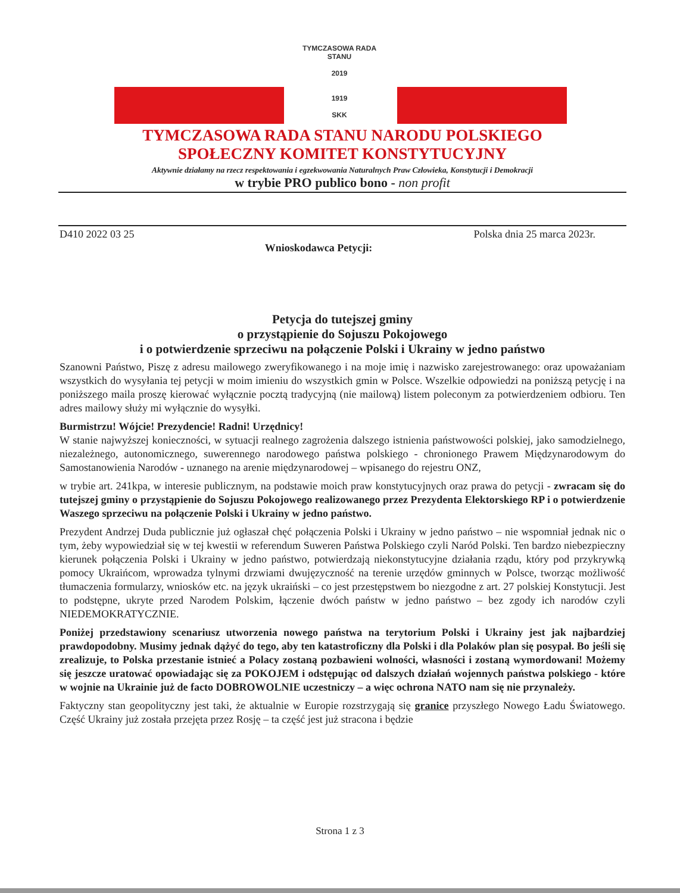TYMCZASOWA RADA STANU
2019
1919
SKK
TYMCZASOWA RADA STANU NARODU POLSKIEGO
SPOŁECZNY KOMITET KONSTYTUCYJNY
Aktywnie działamy na rzecz respektowania i egzekwowania Naturalnych Praw Człowieka, Konstytucji i Demokracji
w trybie PRO publico bono - non profit
D410 2022 03 25 Polska dnia 25 marca 2023r.
Wnioskodawca Petycji:
Petycja do tutejszej gminy
o przystąpienie do Sojuszu Pokojowego
i o potwierdzenie sprzeciwu na połączenie Polski i Ukrainy w jedno państwo
Szanowni Państwo, Piszę z adresu mailowego zweryfikowanego i na moje imię i nazwisko zarejestrowanego: oraz upoważaniam wszystkich do wysyłania tej petycji w moim imieniu do wszystkich gmin w Polsce. Wszelkie odpowiedzi na poniższą petycję i na poniższego maila proszę kierować wyłącznie pocztą tradycyjną (nie mailową) listem poleconym za potwierdzeniem odbioru. Ten adres mailowy służy mi wyłącznie do wysyłki.
Burmistrzu! Wójcie! Prezydencie! Radni! Urzędnicy!
W stanie najwyższej konieczności, w sytuacji realnego zagrożenia dalszego istnienia państwowości polskiej, jako samodzielnego, niezależnego, autonomicznego, suwerennego narodowego państwa polskiego - chronionego Prawem Międzynarodowym do Samostanowienia Narodów - uznanego na arenie międzynarodowej – wpisanego do rejestru ONZ,
w trybie art. 241kpa, w interesie publicznym, na podstawie moich praw konstytucyjnych oraz prawa do petycji - zwracam się do tutejszej gminy o przystąpienie do Sojuszu Pokojowego realizowanego przez Prezydenta Elektorskiego RP i o potwierdzenie Waszego sprzeciwu na połączenie Polski i Ukrainy w jedno państwo.
Prezydent Andrzej Duda publicznie już ogłaszał chęć połączenia Polski i Ukrainy w jedno państwo – nie wspomniał jednak nic o tym, żeby wypowiedział się w tej kwestii w referendum Suweren Państwa Polskiego czyli Naród Polski. Ten bardzo niebezpieczny kierunek połączenia Polski i Ukrainy w jedno państwo, potwierdzają niekonstytucyjne działania rządu, który pod przykrywką pomocy Ukraińcom, wprowadza tylnymi drzwiami dwujęzyczność na terenie urzędów gminnych w Polsce, tworząc możliwość tłumaczenia formularzy, wniosków etc. na język ukraiński – co jest przestępstwem bo niezgodne z art. 27 polskiej Konstytucji. Jest to podstępne, ukryte przed Narodem Polskim, łączenie dwóch państw w jedno państwo – bez zgody ich narodów czyli NIEDEMOKRATYCZNIE.
Poniżej przedstawiony scenariusz utworzenia nowego państwa na terytorium Polski i Ukrainy jest jak najbardziej prawdopodobny. Musimy jednak dążyć do tego, aby ten katastroficzny dla Polski i dla Polaków plan się posypał. Bo jeśli się zrealizuje, to Polska przestanie istnieć a Polacy zostaną pozbawieni wolności, własności i zostaną wymordowani! Możemy się jeszcze uratować opowiadając się za POKOJEM i odstępując od dalszych działań wojennych państwa polskiego - które w wojnie na Ukrainie już de facto DOBROWOLNIE uczestniczy – a więc ochrona NATO nam się nie przynależy.
Faktyczny stan geopolityczny jest taki, że aktualnie w Europie rozstrzygają się granice przyszłego Nowego Ładu Światowego. Część Ukrainy już została przejęta przez Rosję – ta część jest już stracona i będzie
Strona 1 z 3